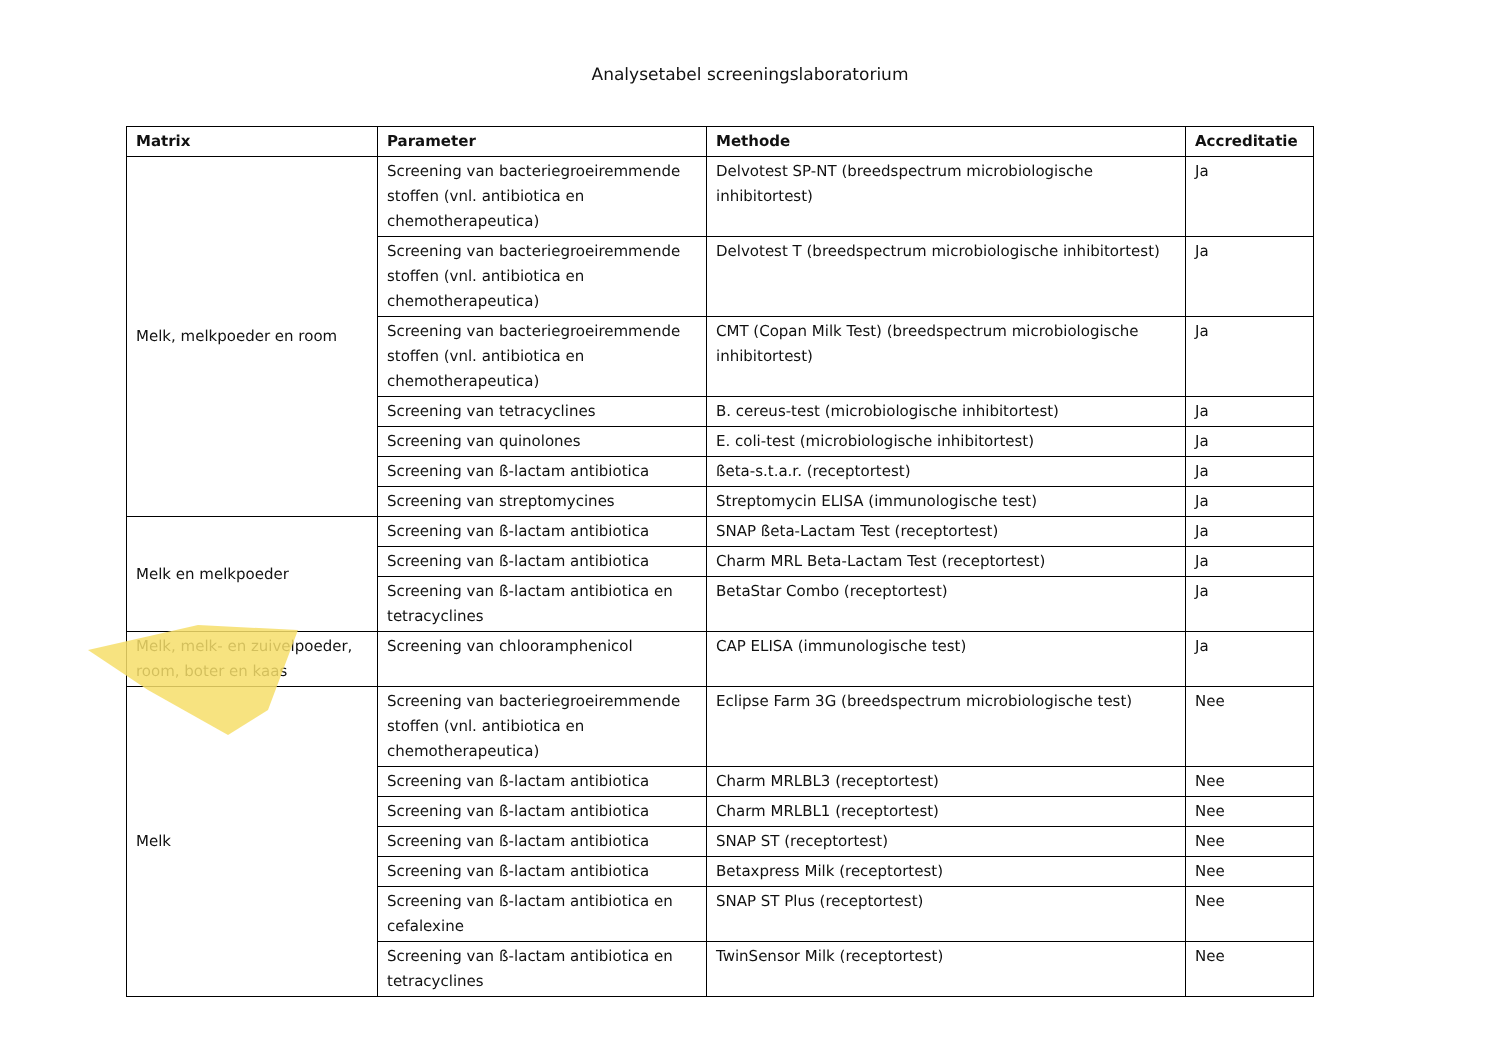Analysetabel screeningslaboratorium
| Matrix | Parameter | Methode | Accreditatie |
| --- | --- | --- | --- |
| Melk, melkpoeder en room | Screening van bacteriegroeiremmende stoffen (vnl. antibiotica en chemotherapeutica) | Delvotest SP-NT (breedspectrum microbiologische inhibitortest) | Ja |
| | Screening van bacteriegroeiremmende stoffen (vnl. antibiotica en chemotherapeutica) | Delvotest T (breedspectrum microbiologische inhibitortest) | Ja |
| | Screening van bacteriegroeiremmende stoffen (vnl. antibiotica en chemotherapeutica) | CMT (Copan Milk Test) (breedspectrum microbiologische inhibitortest) | Ja |
| | Screening van tetracyclines | B. cereus-test (microbiologische inhibitortest) | Ja |
| | Screening van quinolones | E. coli-test (microbiologische inhibitortest) | Ja |
| | Screening van ß-lactam antibiotica | ßeta-s.t.a.r. (receptortest) | Ja |
| | Screening van streptomycines | Streptomycin ELISA (immunologische test) | Ja |
| Melk en melkpoeder | Screening van ß-lactam antibiotica | SNAP ßeta-Lactam Test (receptortest) | Ja |
| | Screening van ß-lactam antibiotica | Charm MRL Beta-Lactam Test (receptortest) | Ja |
| | Screening van ß-lactam antibiotica en tetracyclines | BetaStar Combo (receptortest) | Ja |
| Melk, melk- en zuivelpoeder, room, boter en kaas | Screening van chlooramphenicol | CAP ELISA (immunologische test) | Ja |
| Melk | Screening van bacteriegroeiremmende stoffen (vnl. antibiotica en chemotherapeutica) | Eclipse Farm 3G (breedspectrum microbiologische test) | Nee |
| | Screening van ß-lactam antibiotica | Charm MRLBL3 (receptortest) | Nee |
| | Screening van ß-lactam antibiotica | Charm MRLBL1 (receptortest) | Nee |
| | Screening van ß-lactam antibiotica | SNAP ST (receptortest) | Nee |
| | Screening van ß-lactam antibiotica | Betaxpress Milk (receptortest) | Nee |
| | Screening van ß-lactam antibiotica en cefalexine | SNAP ST Plus (receptortest) | Nee |
| | Screening van ß-lactam antibiotica en tetracyclines | TwinSensor Milk (receptortest) | Nee |